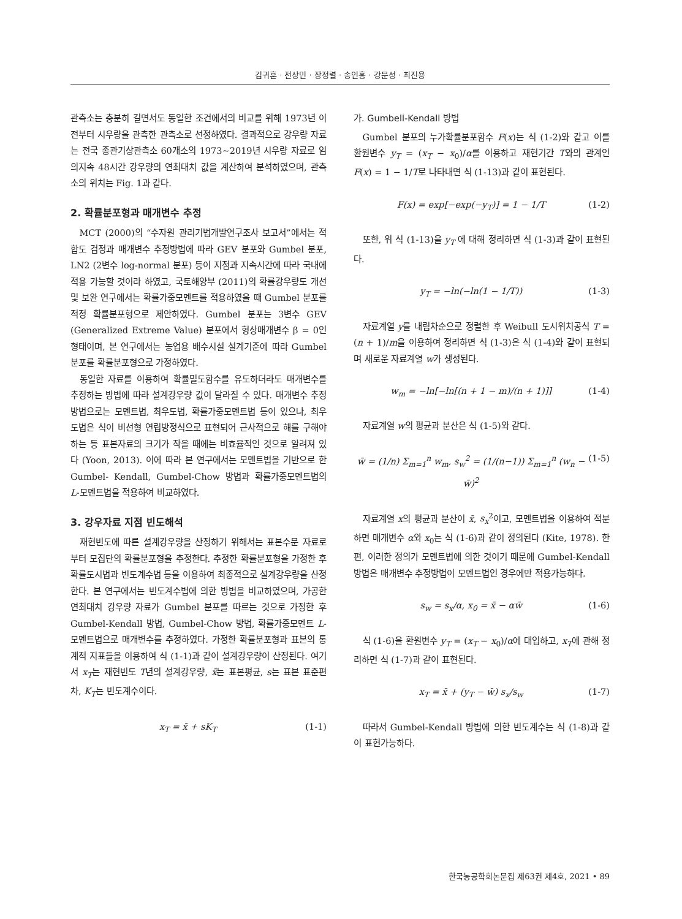김귀훈 · 전상민 · 장정렬 · 송인홍 · 강문성 · 최진용
관측소는 충분히 길면서도 동일한 조건에서의 비교를 위해 1973년 이전부터 시우량을 관측한 관측소로 선정하였다. 결과적으로 강우량 자료는 전국 종관기상관측소 60개소의 1973~2019년 시우량 자료로 임의지속 48시간 강우량의 연최대치 값을 계산하여 분석하였으며, 관측소의 위치는 Fig. 1과 같다.
2. 확률분포형과 매개변수 추정
MCT (2000)의 “수자원 관리기법개발연구조사 보고서”에서는 적합도 검정과 매개변수 추정방법에 따라 GEV 분포와 Gumbel 분포, LN2 (2변수 log-normal 분포) 등이 지점과 지속시간에 따라 국내에 적용 가능할 것이라 하였고, 국토해양부 (2011)의 확률강우량도 개선 및 보완 연구에서는 확률가중모멘트를 적용하였을 때 Gumbel 분포를 적정 확률분포형으로 제안하였다. Gumbel 분포는 3변수 GEV (Generalized Extreme Value) 분포에서 형상매개변수 β = 0인 형태이며, 본 연구에서는 농업용 배수시설 설계기준에 따라 Gumbel 분포를 확률분포형으로 가정하였다.
동일한 자료를 이용하여 확률밀도함수를 유도하더라도 매개변수를 추정하는 방법에 따라 설계강우량 값이 달라질 수 있다. 매개변수 추정방법으로는 모멘트법, 최우도법, 확률가중모멘트법 등이 있으나, 최우도법은 식이 비선형 연립방정식으로 표현되어 근사적으로 해를 구해야하는 등 표본자료의 크기가 작을 때에는 비효율적인 것으로 알려져 있다 (Yoon, 2013). 이에 따라 본 연구에서는 모멘트법을 기반으로 한 Gumbel- Kendall, Gumbel-Chow 방법과 확률가중모멘트법의 L-모멘트법을 적용하여 비교하였다.
3. 강우자료 지점 빈도해석
재현빈도에 따른 설계강우량을 산정하기 위해서는 표본수문 자료로부터 모집단의 확률분포형을 추정한다. 추정한 확률분포형을 가정한 후 확률도시법과 빈도계수법 등을 이용하여 최종적으로 설계강우량을 산정한다. 본 연구에서는 빈도계수법에 의한 방법을 비교하였으며, 가공한 연최대치 강우량 자료가 Gumbel 분포를 따르는 것으로 가정한 후 Gumbel-Kendall 방법, Gumbel-Chow 방법, 확률가중모멘트 L-모멘트법으로 매개변수를 추정하였다. 가정한 확률분포형과 표본의 통계적 지표들을 이용하여 식 (1-1)과 같이 설계강우량이 산정된다. 여기서 x<sub>T</sub>는 재현빈도 T년의 설계강우량, x̄는 표본평균, s는 표본 표준편차, K<sub>T</sub>는 빈도계수이다.
x<sub>T</sub> = x̄ + sK<sub>T</sub> (1-1)
가. Gumbell-Kendall 방법
Gumbel 분포의 누가확률분포함수 F(x)는 식 (1-2)와 같고 이를 환원변수 y<sub>T</sub> = (x<sub>T</sub> − x<sub>0</sub>)/α를 이용하고 재현기간 T와의 관계인 F(x) = 1 − 1/T로 나타내면 식 (1-13)과 같이 표현된다.
F(x) = exp[−exp(−y<sub>T</sub>)] = 1 − 1/T (1-2)
또한, 위 식 (1-13)을 y<sub>T</sub> 에 대해 정리하면 식 (1-3)과 같이 표현된다.
y<sub>T</sub> = −ln(−ln(1 − 1/T)) (1-3)
자료계열 y를 내림차순으로 정렬한 후 Weibull 도시위치공식 T = (n + 1)/m을 이용하여 정리하면 식 (1-3)은 식 (1-4)와 같이 표현되며 새로운 자료계열 w가 생성된다.
w<sub>m</sub> = −ln[−ln[(n + 1 − m)/(n + 1)]] (1-4)
자료계열 w의 평균과 분산은 식 (1-5)와 같다.
w̄ = (1/n) Σ<sub>m=1</sub><sup>n</sup> w<sub>m</sub>, s<sub>w</sub><sup>2</sup> = (1/(n−1)) Σ<sub>m=1</sub><sup>n</sup> (w<sub>n</sub> − w̄)<sup>2</sup> (1-5)
자료계열 x의 평균과 분산이 x̄, s<sub>x</sub><sup>2</sup>이고, 모멘트법을 이용하여 적분하면 매개변수 α와 x<sub>0</sub>는 식 (1-6)과 같이 정의된다 (Kite, 1978). 한편, 이러한 정의가 모멘트법에 의한 것이기 때문에 Gumbel-Kendall 방법은 매개변수 추정방법이 모멘트법인 경우에만 적용가능하다.
s<sub>w</sub> = s<sub>x</sub>/α, x<sub>0</sub> = x̄ − αw̄ (1-6)
식 (1-6)을 환원변수 y<sub>T</sub> = (x<sub>T</sub> − x<sub>0</sub>)/α에 대입하고, x<sub>T</sub>에 관해 정리하면 식 (1-7)과 같이 표현된다.
x<sub>T</sub> = x̄ + (y<sub>T</sub> − w̄) s<sub>x</sub>/s<sub>w</sub> (1-7)
따라서 Gumbel-Kendall 방법에 의한 빈도계수는 식 (1-8)과 같이 표현가능하다.
한국농공학회논문집 제63권 제4호, 2021 • 89